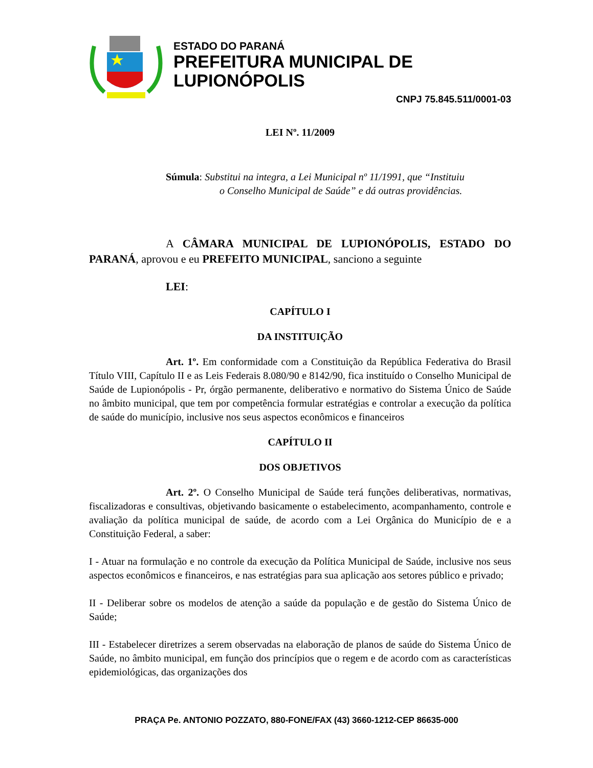ESTADO DO PARANÁ
PREFEITURA MUNICIPAL DE LUPIONÓPOLIS
CNPJ 75.845.511/0001-03
LEI Nº. 11/2009
Súmula: Substitui na integra, a Lei Municipal nº 11/1991, que “Instituiu
o Conselho Municipal de Saúde” e dá outras providências.
A CÂMARA MUNICIPAL DE LUPIONÓPOLIS, ESTADO DO PARANÁ, aprovou e eu PREFEITO MUNICIPAL, sanciono a seguinte
LEI:
CAPÍTULO I
DA INSTITUIÇÃO
Art. 1º. Em conformidade com a Constituição da República Federativa do Brasil Título VIII, Capítulo II e as Leis Federais 8.080/90 e 8142/90, fica instituído o Conselho Municipal de Saúde de Lupionópolis - Pr, órgão permanente, deliberativo e normativo do Sistema Único de Saúde no âmbito municipal, que tem por competência formular estratégias e controlar a execução da política de saúde do município, inclusive nos seus aspectos econômicos e financeiros
CAPÍTULO II
DOS OBJETIVOS
Art. 2º. O Conselho Municipal de Saúde terá funções deliberativas, normativas, fiscalizadoras e consultivas, objetivando basicamente o estabelecimento, acompanhamento, controle e avaliação da política municipal de saúde, de acordo com a Lei Orgânica do Município de e a Constituição Federal, a saber:
I - Atuar na formulação e no controle da execução da Política Municipal de Saúde, inclusive nos seus aspectos econômicos e financeiros, e nas estratégias para sua aplicação aos setores público e privado;
II - Deliberar sobre os modelos de atenção a saúde da população e de gestão do Sistema Único de Saúde;
III - Estabelecer diretrizes a serem observadas na elaboração de planos de saúde do Sistema Único de Saúde, no âmbito municipal, em função dos princípios que o regem e de acordo com as características epidemiológicas, das organizações dos
PRAÇA Pe. ANTONIO POZZATO, 880-FONE/FAX (43) 3660-1212-CEP 86635-000